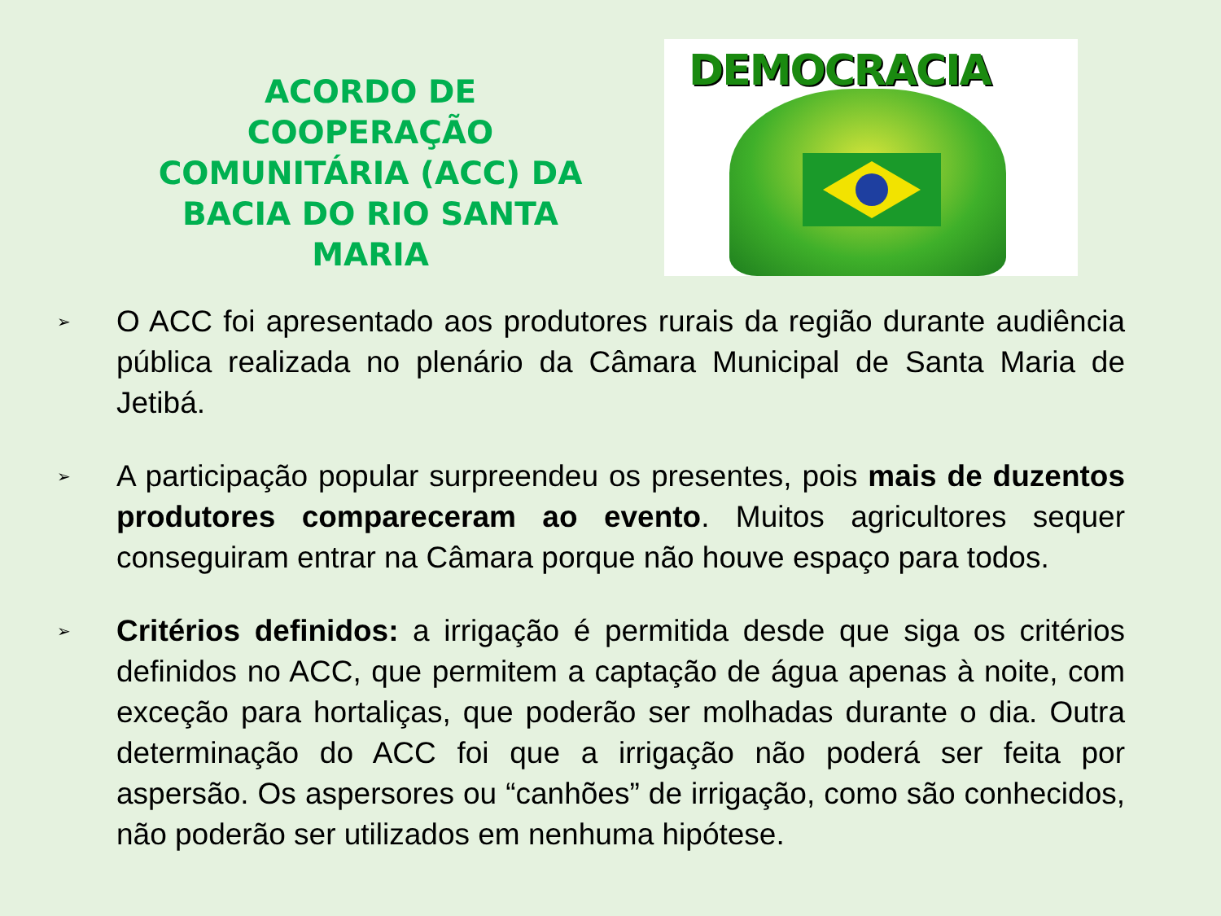ACORDO DE COOPERAÇÃO COMUNITÁRIA (ACC) DA BACIA DO RIO SANTA MARIA
DEMOCRACIA
➢ O ACC foi apresentado aos produtores rurais da região durante audiência pública realizada no plenário da Câmara Municipal de Santa Maria de Jetibá.
➢ A participação popular surpreendeu os presentes, pois mais de duzentos produtores compareceram ao evento. Muitos agricultores sequer conseguiram entrar na Câmara porque não houve espaço para todos.
➢ Critérios definidos: a irrigação é permitida desde que siga os critérios definidos no ACC, que permitem a captação de água apenas à noite, com exceção para hortaliças, que poderão ser molhadas durante o dia. Outra determinação do ACC foi que a irrigação não poderá ser feita por aspersão. Os aspersores ou “canhões” de irrigação, como são conhecidos, não poderão ser utilizados em nenhuma hipótese.